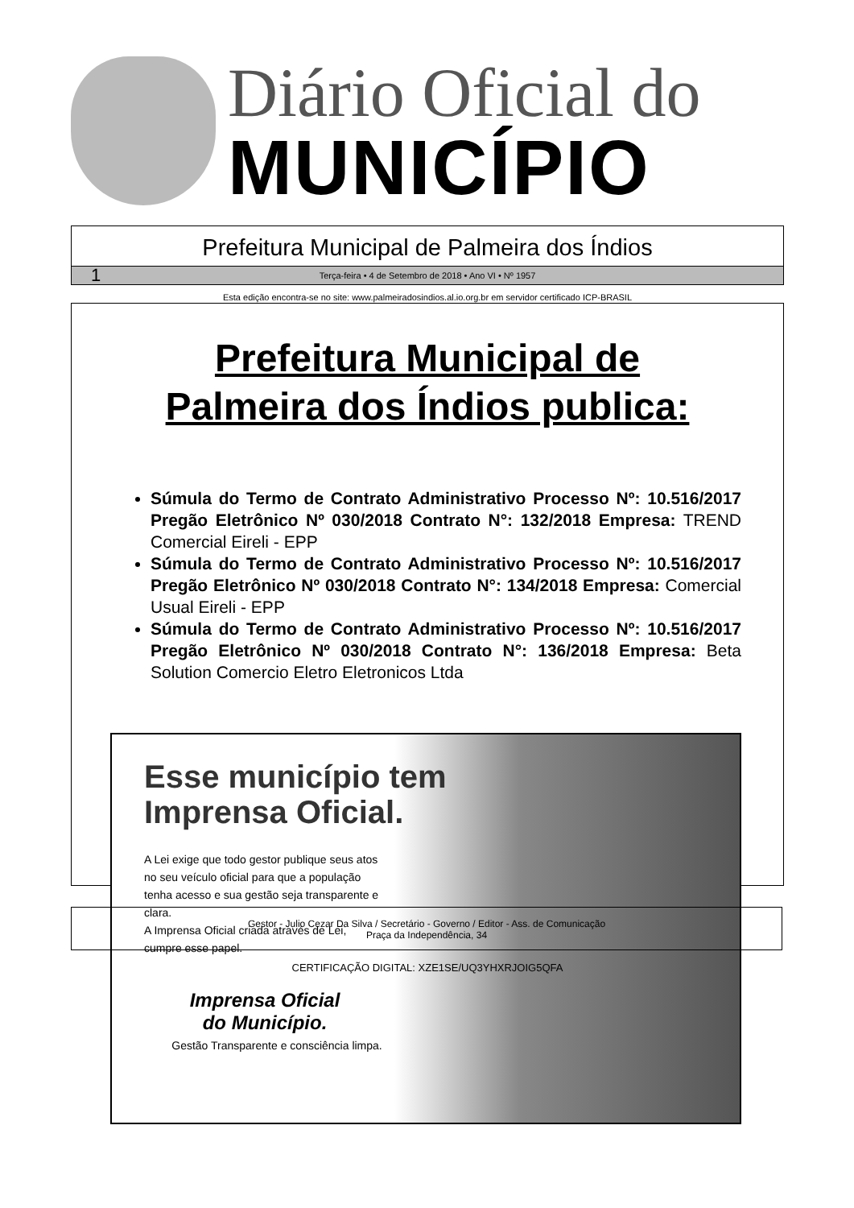Diário Oficial do
MUNICÍPIO
Prefeitura Municipal de Palmeira dos Índios
1 Terça-feira • 4 de Setembro de 2018 • Ano VI • Nº 1957
Esta edição encontra-se no site: www.palmeiradosindios.al.io.org.br em servidor certificado ICP-BRASIL
Prefeitura Municipal de
Palmeira dos Índios publica:
Súmula do Termo de Contrato Administrativo Processo Nº: 10.516/2017 Pregão Eletrônico Nº 030/2018 Contrato N°: 132/2018 Empresa: TREND Comercial Eireli - EPP
Súmula do Termo de Contrato Administrativo Processo Nº: 10.516/2017 Pregão Eletrônico Nº 030/2018 Contrato N°: 134/2018 Empresa: Comercial Usual Eireli - EPP
Súmula do Termo de Contrato Administrativo Processo Nº: 10.516/2017 Pregão Eletrônico Nº 030/2018 Contrato N°: 136/2018 Empresa: Beta Solution Comercio Eletro Eletronicos Ltda
Esse município tem
Imprensa Oficial.
A Lei exige que todo gestor publique seus atos no seu veículo oficial para que a população tenha acesso e sua gestão seja transparente e clara.
A Imprensa Oficial criada através de Lei, cumpre esse papel.
Imprensa Oficial
do Município.
Gestão Transparente e consciência limpa.
Gestor - Julio Cezar Da Silva / Secretário - Governo / Editor - Ass. de Comunicação
Praça da Independência, 34
CERTIFICAÇÃO DIGITAL: XZE1SE/UQ3YHXRJOIG5QFA